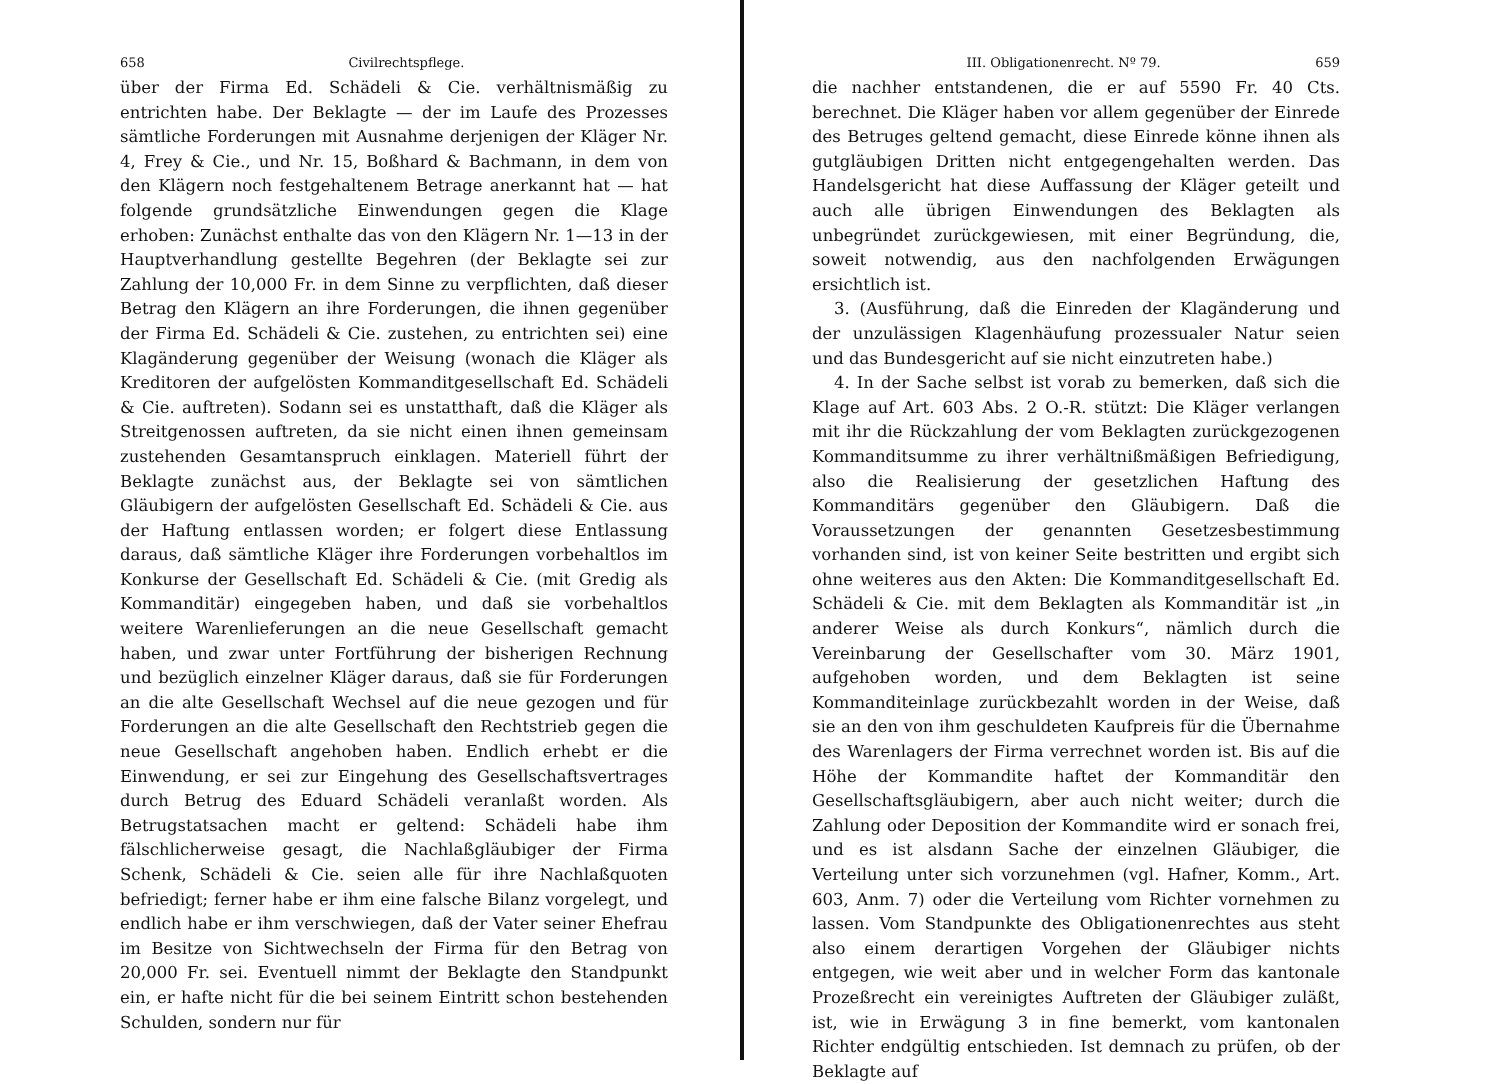658 Civilrechtspflege.
über der Firma Ed. Schädeli & Cie. verhältnismäßig zu entrichten habe. Der Beklagte — der im Laufe des Prozesses sämtliche Forderungen mit Ausnahme derjenigen der Kläger Nr. 4, Frey & Cie., und Nr. 15, Boßhard & Bachmann, in dem von den Klägern noch festgehaltenem Betrage anerkannt hat — hat folgende grundsätzliche Einwendungen gegen die Klage erhoben: Zunächst enthalte das von den Klägern Nr. 1—13 in der Hauptverhandlung gestellte Begehren (der Beklagte sei zur Zahlung der 10,000 Fr. in dem Sinne zu verpflichten, daß dieser Betrag den Klägern an ihre Forderungen, die ihnen gegenüber der Firma Ed. Schädeli & Cie. zustehen, zu entrichten sei) eine Klagänderung gegenüber der Weisung (wonach die Kläger als Kreditoren der aufgelösten Kommanditgesellschaft Ed. Schädeli & Cie. auftreten). Sodann sei es unstatthaft, daß die Kläger als Streitgenossen auftreten, da sie nicht einen ihnen gemeinsam zustehenden Gesamtanspruch einklagen. Materiell führt der Beklagte zunächst aus, der Beklagte sei von sämtlichen Gläubigern der aufgelösten Gesellschaft Ed. Schädeli & Cie. aus der Haftung entlassen worden; er folgert diese Entlassung daraus, daß sämtliche Kläger ihre Forderungen vorbehaltlos im Konkurse der Gesellschaft Ed. Schädeli & Cie. (mit Gredig als Kommanditär) eingegeben haben, und daß sie vorbehaltlos weitere Warenlieferungen an die neue Gesellschaft gemacht haben, und zwar unter Fortführung der bisherigen Rechnung und bezüglich einzelner Kläger daraus, daß sie für Forderungen an die alte Gesellschaft Wechsel auf die neue gezogen und für Forderungen an die alte Gesellschaft den Rechtstrieb gegen die neue Gesellschaft angehoben haben. Endlich erhebt er die Einwendung, er sei zur Eingehung des Gesellschaftsvertrages durch Betrug des Eduard Schädeli veranlaßt worden. Als Betrugstatsachen macht er geltend: Schädeli habe ihm fälschlicherweise gesagt, die Nachlaßgläubiger der Firma Schenk, Schädeli & Cie. seien alle für ihre Nachlaßquoten befriedigt; ferner habe er ihm eine falsche Bilanz vorgelegt, und endlich habe er ihm verschwiegen, daß der Vater seiner Ehefrau im Besitze von Sichtwechseln der Firma für den Betrag von 20,000 Fr. sei. Eventuell nimmt der Beklagte den Standpunkt ein, er hafte nicht für die bei seinem Eintritt schon bestehenden Schulden, sondern nur für
III. Obligationenrecht. Nº 79. 659
die nachher entstandenen, die er auf 5590 Fr. 40 Cts. berechnet. Die Kläger haben vor allem gegenüber der Einrede des Betruges geltend gemacht, diese Einrede könne ihnen als gutgläubigen Dritten nicht entgegengehalten werden. Das Handelsgericht hat diese Auffassung der Kläger geteilt und auch alle übrigen Einwendungen des Beklagten als unbegründet zurückgewiesen, mit einer Begründung, die, soweit notwendig, aus den nachfolgenden Erwägungen ersichtlich ist.
3. (Ausführung, daß die Einreden der Klagänderung und der unzulässigen Klagenhäufung prozessualer Natur seien und das Bundesgericht auf sie nicht einzutreten habe.)
4. In der Sache selbst ist vorab zu bemerken, daß sich die Klage auf Art. 603 Abs. 2 O.-R. stützt: Die Kläger verlangen mit ihr die Rückzahlung der vom Beklagten zurückgezogenen Kommanditsumme zu ihrer verhältnißmäßigen Befriedigung, also die Realisierung der gesetzlichen Haftung des Kommanditärs gegenüber den Gläubigern. Daß die Voraussetzungen der genannten Gesetzesbestimmung vorhanden sind, ist von keiner Seite bestritten und ergibt sich ohne weiteres aus den Akten: Die Kommanditgesellschaft Ed. Schädeli & Cie. mit dem Beklagten als Kommanditär ist „in anderer Weise als durch Konkurs“, nämlich durch die Vereinbarung der Gesellschafter vom 30. März 1901, aufgehoben worden, und dem Beklagten ist seine Kommanditeinlage zurückbezahlt worden in der Weise, daß sie an den von ihm geschuldeten Kaufpreis für die Übernahme des Warenlagers der Firma verrechnet worden ist. Bis auf die Höhe der Kommandite haftet der Kommanditär den Gesellschaftsgläubigern, aber auch nicht weiter; durch die Zahlung oder Deposition der Kommandite wird er sonach frei, und es ist alsdann Sache der einzelnen Gläubiger, die Verteilung unter sich vorzunehmen (vgl. Hafner, Komm., Art. 603, Anm. 7) oder die Verteilung vom Richter vornehmen zu lassen. Vom Standpunkte des Obligationenrechtes aus steht also einem derartigen Vorgehen der Gläubiger nichts entgegen, wie weit aber und in welcher Form das kantonale Prozeßrecht ein vereinigtes Auftreten der Gläubiger zuläßt, ist, wie in Erwägung 3 in fine bemerkt, vom kantonalen Richter endgültig entschieden. Ist demnach zu prüfen, ob der Beklagte auf